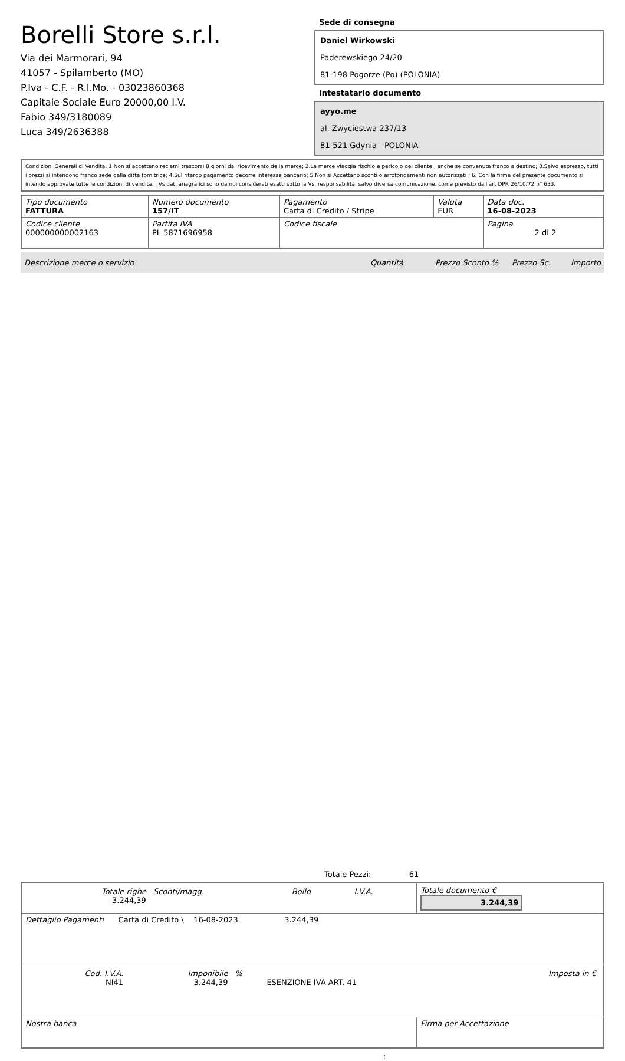Borelli Store s.r.l.
Via dei Marmorari, 94
41057 - Spilamberto (MO)
P.Iva - C.F. - R.I.Mo. - 03023860368
Capitale Sociale Euro 20000,00 I.V.
Fabio 349/3180089
Luca 349/2636388
Sede di consegna
Daniel Wirkowski
Paderewskiego 24/20
81-198 Pogorze (Po) (POLONIA)
Intestatario documento
ayyo.me
al. Zwyciestwa 237/13
81-521 Gdynia - POLONIA
Condizioni Generali di Vendita: 1.Non si accettano reclami trascorsi 8 giorni dal ricevimento della merce; 2.La merce viaggia rischio e pericolo del cliente , anche se convenuta franco a destino; 3.Salvo espresso, tutti i prezzi si intendono franco sede dalla ditta fornitrice; 4.Sul ritardo pagamento decorre interesse bancario; 5.Non si Accettano sconti o arrotondamenti non autorizzati ; 6. Con la firma del presente documento si intendo approvate tutte le condizioni di vendita. I Vs dati anagrafici sono da noi considerati esatti sotto la Vs. responsabilità, salvo diversa comunicazione, come previsto dall'art DPR 26/10/72 n° 633.
| Tipo documento FATTURA | Numero documento 157/IT | Pagamento Carta di Credito / Stripe | Valuta EUR | Data doc. 16-08-2023 |
| Codice cliente 000000000002163 | Partita IVA PL 5871696958 | Codice fiscale | | Pagina 2 di 2 |
Descrizione merce o servizio Quantità Prezzo Sconto % Prezzo Sc. Importo
Totale Pezzi: 61
| / Totale righe 3.244,39 / Sconti/magg. / Bollo / I.V.A. / | Totale documento € 3.244,39 |
| Dettaglio Pagamenti Carta di Credito \ 16-08-2023 3.244,39 | |
| / Cod. I.V.A. NI41 / Imponibile 3.244,39 / % / ESENZIONE IVA ART. 41 / Imposta in € / | |
| Nostra banca | Firma per Accettazione |
: